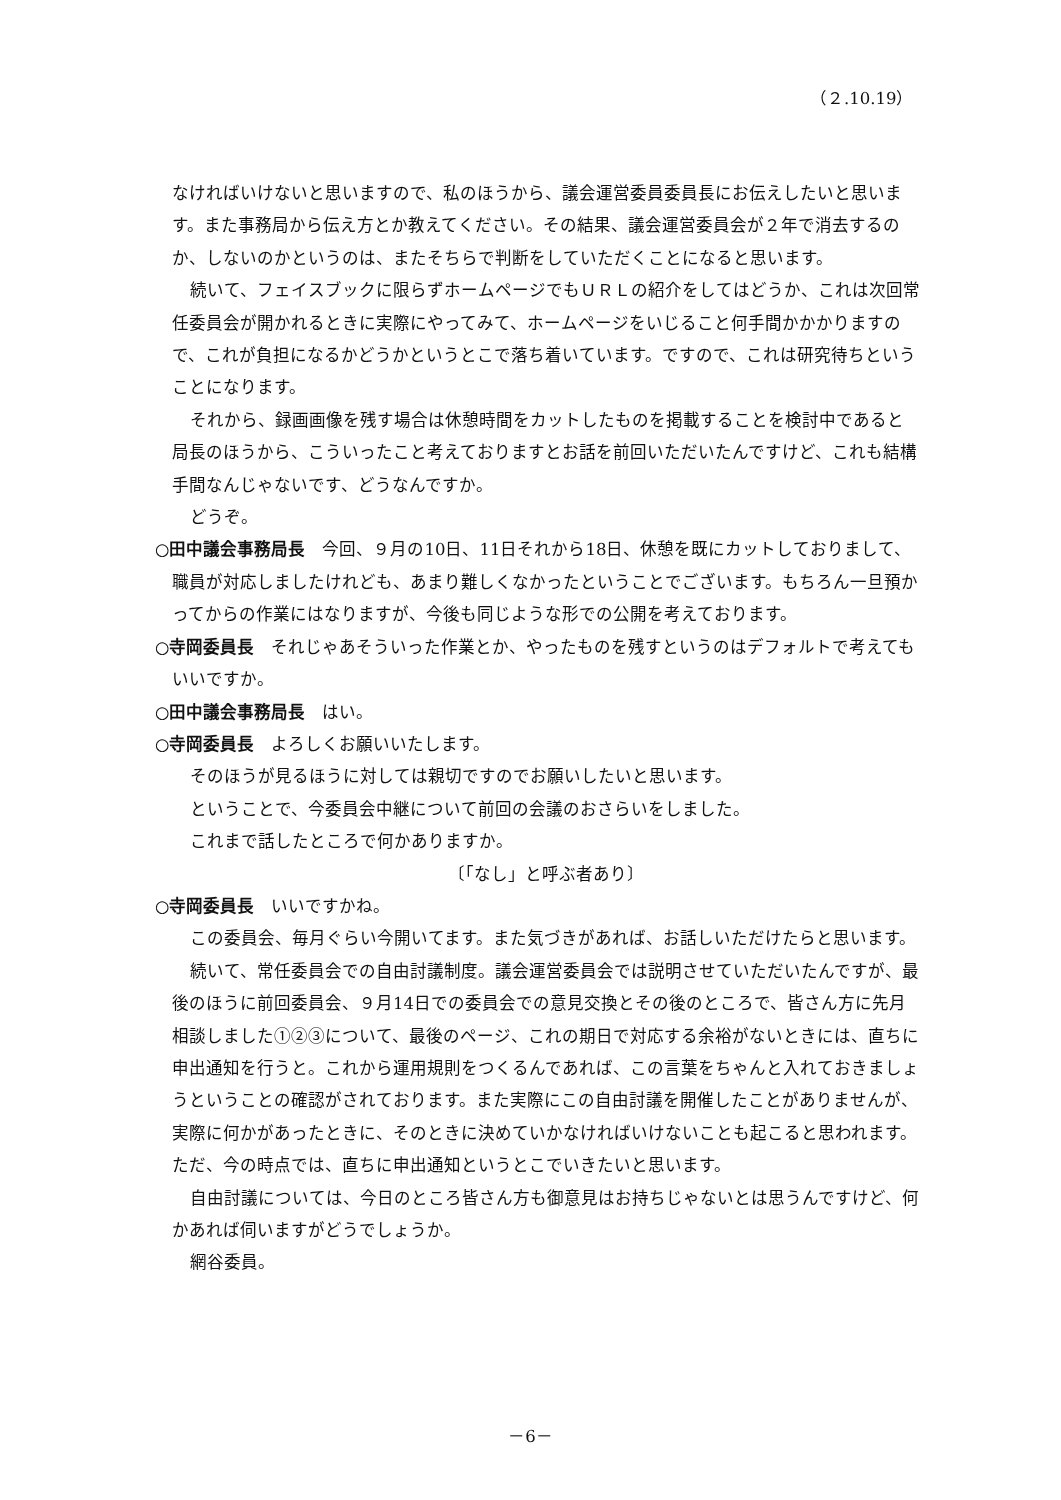（２.10.19）
なければいけないと思いますので、私のほうから、議会運営委員委員長にお伝えしたいと思います。また事務局から伝え方とか教えてください。その結果、議会運営委員会が２年で消去するのか、しないのかというのは、またそちらで判断をしていただくことになると思います。
続いて、フェイスブックに限らずホームページでもＵＲＬの紹介をしてはどうか、これは次回常任委員会が開かれるときに実際にやってみて、ホームページをいじること何手間かかかりますので、これが負担になるかどうかというとこで落ち着いています。ですので、これは研究待ちということになります。
それから、録画画像を残す場合は休憩時間をカットしたものを掲載することを検討中であると局長のほうから、こういったこと考えておりますとお話を前回いただいたんですけど、これも結構手間なんじゃないです、どうなんですか。
どうぞ。
○田中議会事務局長　今回、９月の10日、11日それから18日、休憩を既にカットしておりまして、職員が対応しましたけれども、あまり難しくなかったということでございます。もちろん一旦預かってからの作業にはなりますが、今後も同じような形での公開を考えております。
○寺岡委員長　それじゃあそういった作業とか、やったものを残すというのはデフォルトで考えてもいいですか。
○田中議会事務局長　はい。
○寺岡委員長　よろしくお願いいたします。
そのほうが見るほうに対しては親切ですのでお願いしたいと思います。
ということで、今委員会中継について前回の会議のおさらいをしました。
これまで話したところで何かありますか。
〔「なし」と呼ぶ者あり〕
○寺岡委員長　いいですかね。
この委員会、毎月ぐらい今開いてます。また気づきがあれば、お話しいただけたらと思います。
続いて、常任委員会での自由討議制度。議会運営委員会では説明させていただいたんですが、最後のほうに前回委員会、９月14日での委員会での意見交換とその後のところで、皆さん方に先月相談しました①②③について、最後のページ、これの期日で対応する余裕がないときには、直ちに申出通知を行うと。これから運用規則をつくるんであれば、この言葉をちゃんと入れておきましょうということの確認がされております。また実際にこの自由討議を開催したことがありませんが、実際に何かがあったときに、そのときに決めていかなければいけないことも起こると思われます。ただ、今の時点では、直ちに申出通知というとこでいきたいと思います。
自由討議については、今日のところ皆さん方も御意見はお持ちじゃないとは思うんですけど、何かあれば伺いますがどうでしょうか。
網谷委員。
－6－